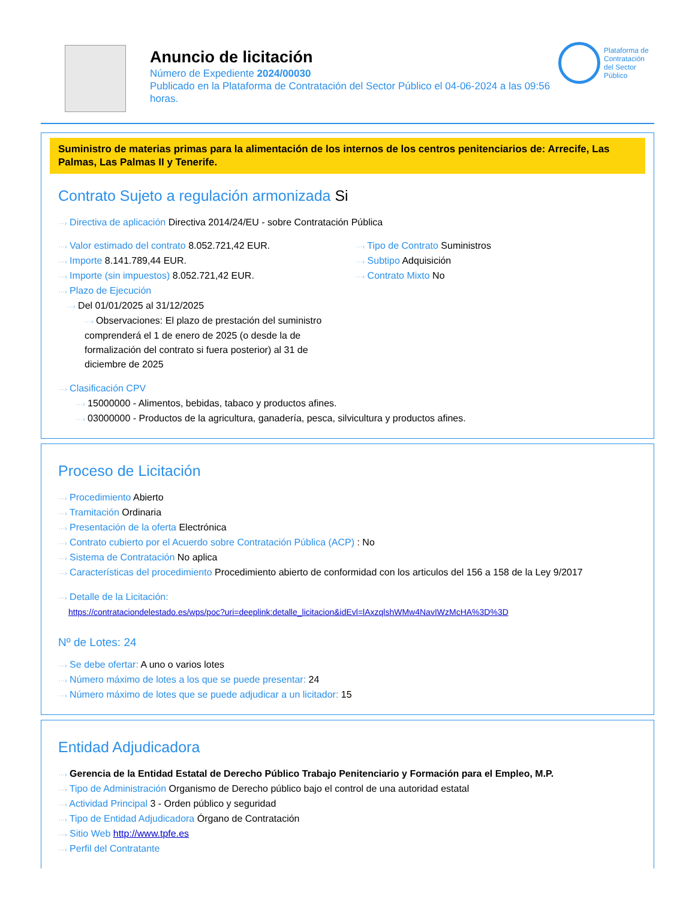Anuncio de licitación
Número de Expediente 2024/00030
Publicado en la Plataforma de Contratación del Sector Público el 04-06-2024 a las 09:56 horas.
Plataforma de Contratación del Sector Público
Suministro de materias primas para la alimentación de los internos de los centros penitenciarios de: Arrecife, Las Palmas, Las Palmas II y Tenerife.
Contrato Sujeto a regulación armonizada Si
···› Directiva de aplicación Directiva 2014/24/EU - sobre Contratación Pública
···› Valor estimado del contrato 8.052.721,42 EUR.
···› Importe 8.141.789,44 EUR.
···› Importe (sin impuestos) 8.052.721,42 EUR.
···› Plazo de Ejecución
···› Del 01/01/2025 al 31/12/2025
···› Observaciones: El plazo de prestación del suministro comprenderá el 1 de enero de 2025 (o desde la de formalización del contrato si fuera posterior) al 31 de diciembre de 2025
···› Tipo de Contrato Suministros
···› Subtipo Adquisición
···› Contrato Mixto No
···› Clasificación CPV
···› 15000000 - Alimentos, bebidas, tabaco y productos afines.
···› 03000000 - Productos de la agricultura, ganadería, pesca, silvicultura y productos afines.
Proceso de Licitación
···› Procedimiento Abierto
···› Tramitación Ordinaria
···› Presentación de la oferta Electrónica
···› Contrato cubierto por el Acuerdo sobre Contratación Pública (ACP) : No
···› Sistema de Contratación No aplica
···› Características del procedimiento Procedimiento abierto de conformidad con los articulos del 156 a 158 de la Ley 9/2017
···› Detalle de la Licitación:
https://contrataciondelestado.es/wps/poc?uri=deeplink:detalle_licitacion&idEvl=lAxzqlshWMw4NavIWzMcHA%3D%3D
Nº de Lotes: 24
···› Se debe ofertar: A uno o varios lotes
···› Número máximo de lotes a los que se puede presentar: 24
···› Número máximo de lotes que se puede adjudicar a un licitador: 15
Entidad Adjudicadora
···› Gerencia de la Entidad Estatal de Derecho Público Trabajo Penitenciario y Formación para el Empleo, M.P.
···› Tipo de Administración Organismo de Derecho público bajo el control de una autoridad estatal
···› Actividad Principal 3 - Orden público y seguridad
···› Tipo de Entidad Adjudicadora Órgano de Contratación
···› Sitio Web http://www.tpfe.es
···› Perfil del Contratante